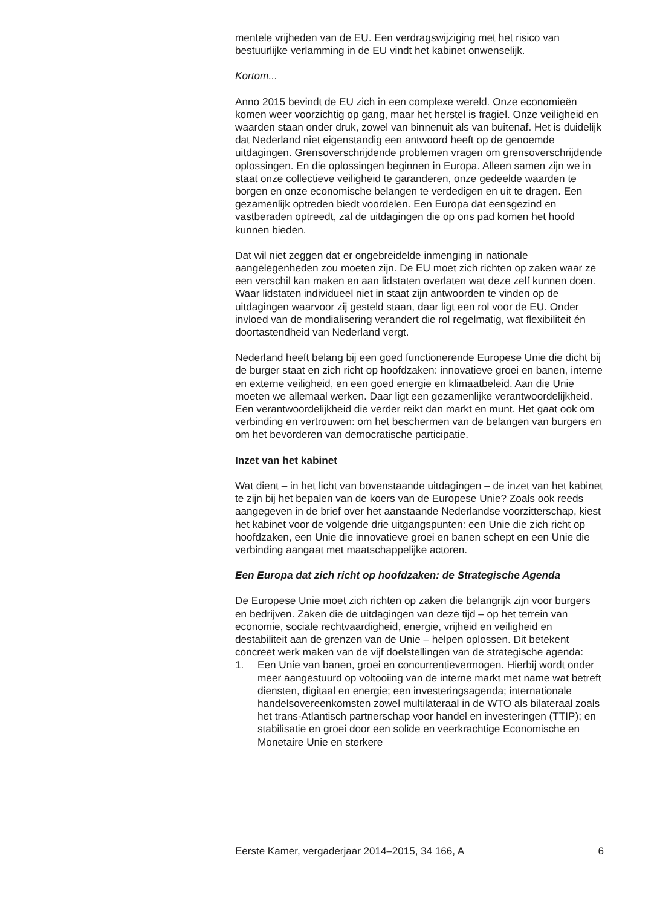mentele vrijheden van de EU. Een verdragswijziging met het risico van bestuurlijke verlamming in de EU vindt het kabinet onwenselijk.
Kortom...
Anno 2015 bevindt de EU zich in een complexe wereld. Onze economieën komen weer voorzichtig op gang, maar het herstel is fragiel. Onze veiligheid en waarden staan onder druk, zowel van binnenuit als van buitenaf. Het is duidelijk dat Nederland niet eigenstandig een antwoord heeft op de genoemde uitdagingen. Grensoverschrijdende problemen vragen om grensoverschrijdende oplossingen. En die oplossingen beginnen in Europa. Alleen samen zijn we in staat onze collectieve veiligheid te garanderen, onze gedeelde waarden te borgen en onze economische belangen te verdedigen en uit te dragen. Een gezamenlijk optreden biedt voordelen. Een Europa dat eensgezind en vastberaden optreedt, zal de uitdagingen die op ons pad komen het hoofd kunnen bieden.
Dat wil niet zeggen dat er ongebreidelde inmenging in nationale aangelegenheden zou moeten zijn. De EU moet zich richten op zaken waar ze een verschil kan maken en aan lidstaten overlaten wat deze zelf kunnen doen. Waar lidstaten individueel niet in staat zijn antwoorden te vinden op de uitdagingen waarvoor zij gesteld staan, daar ligt een rol voor de EU. Onder invloed van de mondialisering verandert die rol regelmatig, wat flexibiliteit én doortastendheid van Nederland vergt.
Nederland heeft belang bij een goed functionerende Europese Unie die dicht bij de burger staat en zich richt op hoofdzaken: innovatieve groei en banen, interne en externe veiligheid, en een goed energie en klimaatbeleid. Aan die Unie moeten we allemaal werken. Daar ligt een gezamenlijke verantwoordelijkheid. Een verantwoordelijkheid die verder reikt dan markt en munt. Het gaat ook om verbinding en vertrouwen: om het beschermen van de belangen van burgers en om het bevorderen van democratische participatie.
Inzet van het kabinet
Wat dient – in het licht van bovenstaande uitdagingen – de inzet van het kabinet te zijn bij het bepalen van de koers van de Europese Unie? Zoals ook reeds aangegeven in de brief over het aanstaande Nederlandse voorzitterschap, kiest het kabinet voor de volgende drie uitgangspunten: een Unie die zich richt op hoofdzaken, een Unie die innovatieve groei en banen schept en een Unie die verbinding aangaat met maatschappelijke actoren.
Een Europa dat zich richt op hoofdzaken: de Strategische Agenda
De Europese Unie moet zich richten op zaken die belangrijk zijn voor burgers en bedrijven. Zaken die de uitdagingen van deze tijd – op het terrein van economie, sociale rechtvaardigheid, energie, vrijheid en veiligheid en destabiliteit aan de grenzen van de Unie – helpen oplossen. Dit betekent concreet werk maken van de vijf doelstellingen van de strategische agenda:
1. Een Unie van banen, groei en concurrentievermogen. Hierbij wordt onder meer aangestuurd op voltooiing van de interne markt met name wat betreft diensten, digitaal en energie; een investeringsagenda; internationale handelsovereenkomsten zowel multilateraal in de WTO als bilateraal zoals het trans-Atlantisch partnerschap voor handel en investeringen (TTIP); en stabilisatie en groei door een solide en veerkrachtige Economische en Monetaire Unie en sterkere
Eerste Kamer, vergaderjaar 2014–2015, 34 166, A 6